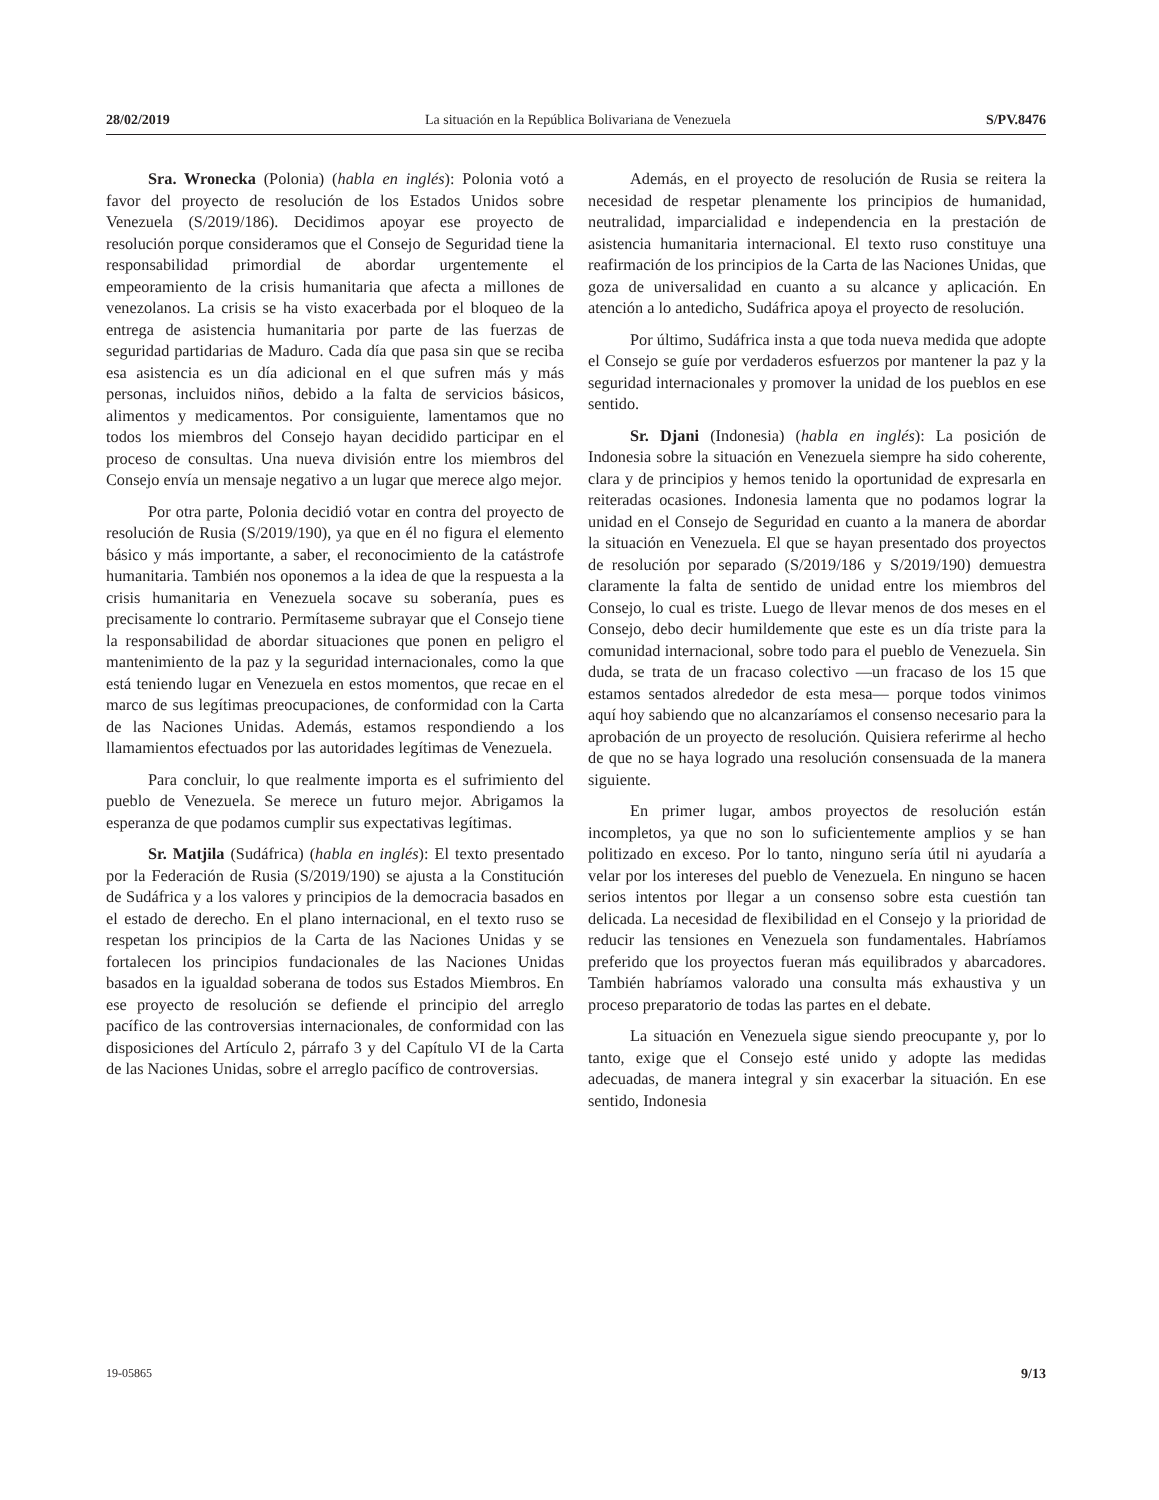28/02/2019 La situación en la República Bolivariana de Venezuela S/PV.8476
Sra. Wronecka (Polonia) (habla en inglés): Polonia votó a favor del proyecto de resolución de los Estados Unidos sobre Venezuela (S/2019/186). Decidimos apoyar ese proyecto de resolución porque consideramos que el Consejo de Seguridad tiene la responsabilidad primordial de abordar urgentemente el empeoramiento de la crisis humanitaria que afecta a millones de venezolanos. La crisis se ha visto exacerbada por el bloqueo de la entrega de asistencia humanitaria por parte de las fuerzas de seguridad partidarias de Maduro. Cada día que pasa sin que se reciba esa asistencia es un día adicional en el que sufren más y más personas, incluidos niños, debido a la falta de servicios básicos, alimentos y medicamentos. Por consiguiente, lamentamos que no todos los miembros del Consejo hayan decidido participar en el proceso de consultas. Una nueva división entre los miembros del Consejo envía un mensaje negativo a un lugar que merece algo mejor.
Por otra parte, Polonia decidió votar en contra del proyecto de resolución de Rusia (S/2019/190), ya que en él no figura el elemento básico y más importante, a saber, el reconocimiento de la catástrofe humanitaria. También nos oponemos a la idea de que la respuesta a la crisis humanitaria en Venezuela socave su soberanía, pues es precisamente lo contrario. Permítaseme subrayar que el Consejo tiene la responsabilidad de abordar situaciones que ponen en peligro el mantenimiento de la paz y la seguridad internacionales, como la que está teniendo lugar en Venezuela en estos momentos, que recae en el marco de sus legítimas preocupaciones, de conformidad con la Carta de las Naciones Unidas. Además, estamos respondiendo a los llamamientos efectuados por las autoridades legítimas de Venezuela.
Para concluir, lo que realmente importa es el sufrimiento del pueblo de Venezuela. Se merece un futuro mejor. Abrigamos la esperanza de que podamos cumplir sus expectativas legítimas.
Sr. Matjila (Sudáfrica) (habla en inglés): El texto presentado por la Federación de Rusia (S/2019/190) se ajusta a la Constitución de Sudáfrica y a los valores y principios de la democracia basados en el estado de derecho. En el plano internacional, en el texto ruso se respetan los principios de la Carta de las Naciones Unidas y se fortalecen los principios fundacionales de las Naciones Unidas basados en la igualdad soberana de todos sus Estados Miembros. En ese proyecto de resolución se defiende el principio del arreglo pacífico de las controversias internacionales, de conformidad con las disposiciones del Artículo 2, párrafo 3 y del Capítulo VI de la Carta de las Naciones Unidas, sobre el arreglo pacífico de controversias.
Además, en el proyecto de resolución de Rusia se reitera la necesidad de respetar plenamente los principios de humanidad, neutralidad, imparcialidad e independencia en la prestación de asistencia humanitaria internacional. El texto ruso constituye una reafirmación de los principios de la Carta de las Naciones Unidas, que goza de universalidad en cuanto a su alcance y aplicación. En atención a lo antedicho, Sudáfrica apoya el proyecto de resolución.
Por último, Sudáfrica insta a que toda nueva medida que adopte el Consejo se guíe por verdaderos esfuerzos por mantener la paz y la seguridad internacionales y promover la unidad de los pueblos en ese sentido.
Sr. Djani (Indonesia) (habla en inglés): La posición de Indonesia sobre la situación en Venezuela siempre ha sido coherente, clara y de principios y hemos tenido la oportunidad de expresarla en reiteradas ocasiones. Indonesia lamenta que no podamos lograr la unidad en el Consejo de Seguridad en cuanto a la manera de abordar la situación en Venezuela. El que se hayan presentado dos proyectos de resolución por separado (S/2019/186 y S/2019/190) demuestra claramente la falta de sentido de unidad entre los miembros del Consejo, lo cual es triste. Luego de llevar menos de dos meses en el Consejo, debo decir humildemente que este es un día triste para la comunidad internacional, sobre todo para el pueblo de Venezuela. Sin duda, se trata de un fracaso colectivo —un fracaso de los 15 que estamos sentados alrededor de esta mesa— porque todos vinimos aquí hoy sabiendo que no alcanzaríamos el consenso necesario para la aprobación de un proyecto de resolución. Quisiera referirme al hecho de que no se haya logrado una resolución consensuada de la manera siguiente.
En primer lugar, ambos proyectos de resolución están incompletos, ya que no son lo suficientemente amplios y se han politizado en exceso. Por lo tanto, ninguno sería útil ni ayudaría a velar por los intereses del pueblo de Venezuela. En ninguno se hacen serios intentos por llegar a un consenso sobre esta cuestión tan delicada. La necesidad de flexibilidad en el Consejo y la prioridad de reducir las tensiones en Venezuela son fundamentales. Habríamos preferido que los proyectos fueran más equilibrados y abarcadores. También habríamos valorado una consulta más exhaustiva y un proceso preparatorio de todas las partes en el debate.
La situación en Venezuela sigue siendo preocupante y, por lo tanto, exige que el Consejo esté unido y adopte las medidas adecuadas, de manera integral y sin exacerbar la situación. En ese sentido, Indonesia
19-05865 9/13